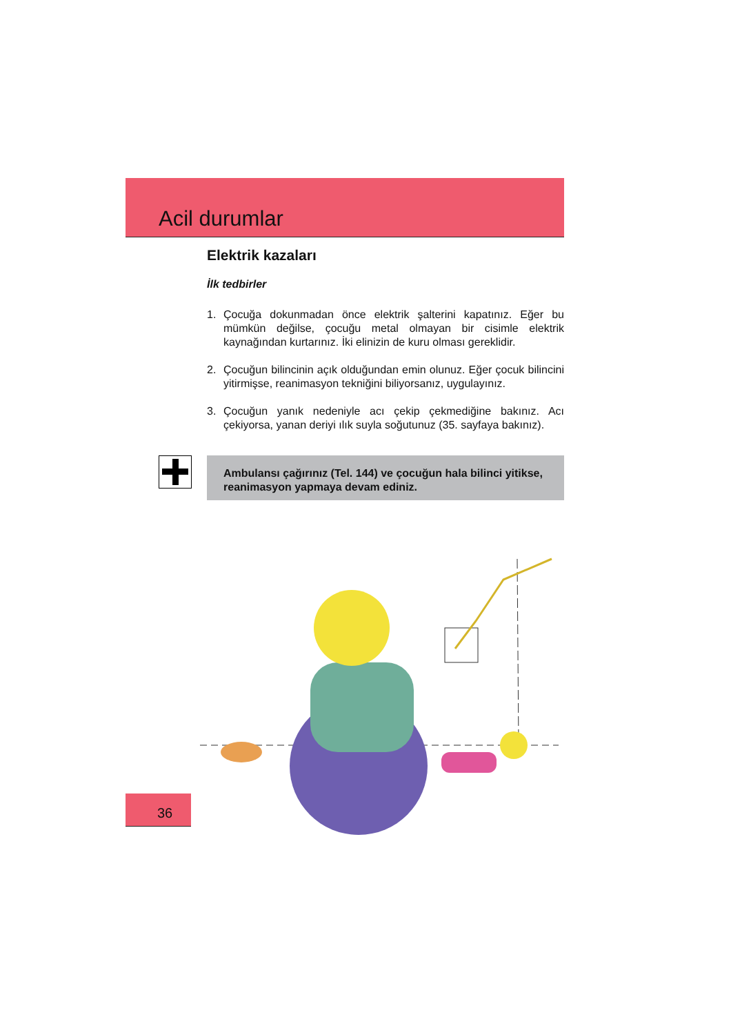Acil durumlar
Elektrik kazaları
İlk tedbirler
1. Çocuğa dokunmadan önce elektrik şalterini kapatınız. Eğer bu mümkün değilse, çocuğu metal olmayan bir cisimle elektrik kaynağından kurtarınız. İki elinizin de kuru olması gereklidir.
2. Çocuğun bilincinin açık olduğundan emin olunuz. Eğer çocuk bilincini yitirmişse, reanimasyon tekniğini biliyorsanız, uygulayınız.
3. Çocuğun yanık nedeniyle acı çekip çekmediğine bakınız. Acı çekiyorsa, yanan deriyi ılık suyla soğutunuz (35. sayfaya bakınız).
Ambulansı çağırınız (Tel. 144) ve çocuğun hala bilinci yitikse, reanimasyon yapmaya devam ediniz.
36